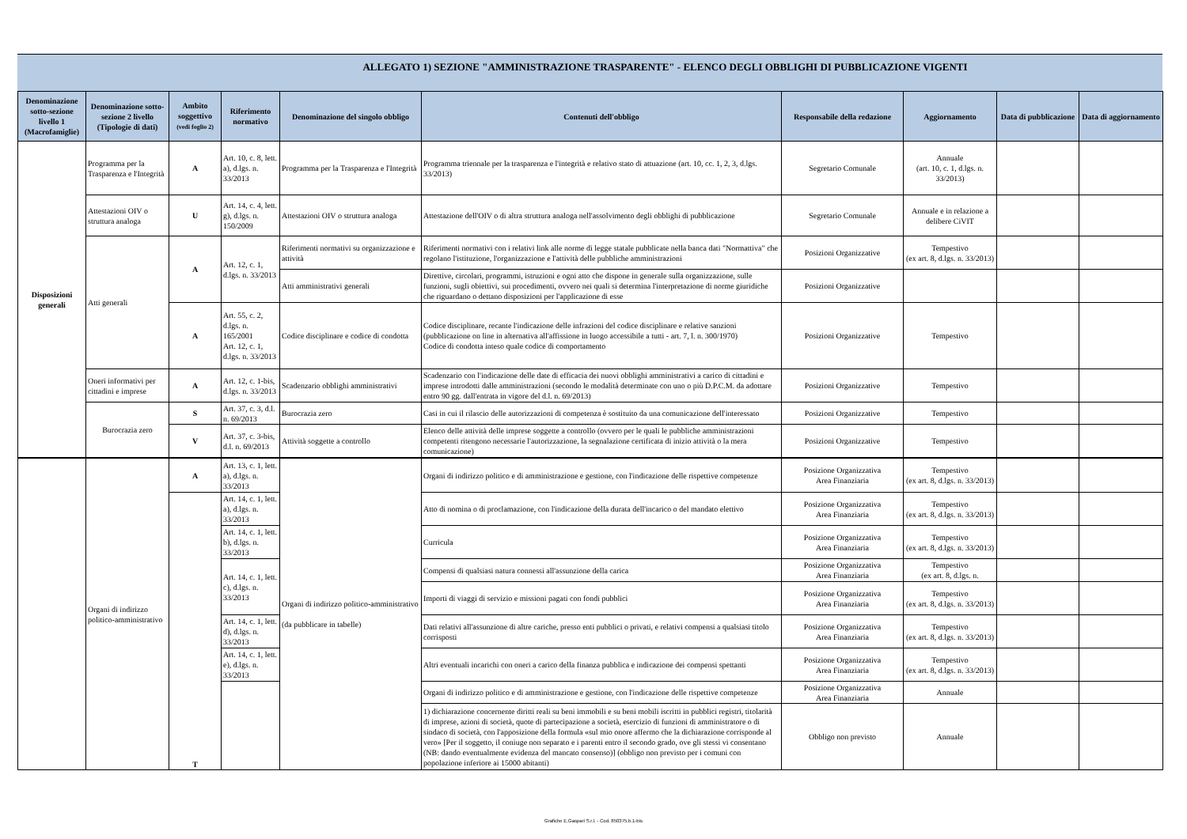ALLEGATO 1) SEZIONE "AMMINISTRAZIONE TRASPARENTE" - ELENCO DEGLI OBBLIGHI DI PUBBLICAZIONE VIGENTI
| Denominazione sotto-sezione livello 1 (Macrofamiglie) | Denominazione sotto-sezione 2 livello (Tipologie di dati) | Ambito soggettivo (vedi foglio 2) | Riferimento normativo | Denominazione del singolo obbligo | Contenuti dell'obbligo | Responsabile della redazione | Aggiornamento | Data di pubblicazione | Data di aggiornamento |
| --- | --- | --- | --- | --- | --- | --- | --- | --- | --- |
| Disposizioni generali | Programma per la Trasparenza e l'Integrità | A | Art. 10, c. 8, lett. a), d.lgs. n. 33/2013 | Programma per la Trasparenza e l'Integrità | Programma triennale per la trasparenza e l'integrità e relativo stato di attuazione (art. 10, cc. 1, 2, 3, d.lgs. 33/2013) | Segretario Comunale | Annuale (art. 10, c. 1, d.lgs. n. 33/2013) | | |
| | Attestazioni OIV o struttura analoga | U | Art. 14, c. 4, lett. g), d.lgs. n. 150/2009 | Attestazioni OIV o struttura analoga | Attestazione dell'OIV o di altra struttura analoga nell'assolvimento degli obblighi di pubblicazione | Segretario Comunale | Annuale e in relazione a delibere CiVIT | | |
| | Atti generali | A | Art. 12, c. 1, d.lgs. n. 33/2013 | Riferimenti normativi su organizzazione e attività | Riferimenti normativi con i relativi link alle norme di legge statale pubblicate nella banca dati "Normattiva" che regolano l'istituzione, l'organizzazione e l'attività delle pubbliche amministrazioni | Posizioni Organizzative | Tempestivo (ex art. 8, d.lgs. n. 33/2013) | | |
| | | | | Atti amministrativi generali | Direttive, circolari, programmi, istruzioni e ogni atto che dispone in generale sulla organizzazione, sulle funzioni, sugli obiettivi, sui procedimenti, ovvero nei quali si determina l'interpretazione di norme giuridiche che riguardano o dettano disposizioni per l'applicazione di esse | Posizioni Organizzative | | | |
| | | A | Art. 55, c. 2, d.lgs. n. 165/2001 Art. 12, c. 1, d.lgs. n. 33/2013 | Codice disciplinare e codice di condotta | Codice disciplinare, recante l'indicazione delle infrazioni del codice disciplinare e relative sanzioni (pubblicazione on line in alternativa all'affissione in luogo accessibile a tutti - art. 7, l. n. 300/1970) Codice di condotta inteso quale codice di comportamento | Posizioni Organizzative | Tempestivo | | |
| | Oneri informativi per cittadini e imprese | A | Art. 12, c. 1-bis, d.lgs. n. 33/2013 | Scadenzario obblighi amministrativi | Scadenzario con l'indicazione delle date di efficacia dei nuovi obblighi amministrativi a carico di cittadini e imprese introdotti dalle amministrazioni (secondo le modalità determinate con uno o più D.P.C.M. da adottare entro 90 gg. dall'entrata in vigore del d.l. n. 69/2013) | Posizioni Organizzative | Tempestivo | | |
| | Burocrazia zero | S | Art. 37, c. 3, d.l. n. 69/2013 | Burocrazia zero | Casi in cui il rilascio delle autorizzazioni di competenza è sostituito da una comunicazione dell'interessato | Posizioni Organizzative | Tempestivo | | |
| | | V | Art. 37, c. 3-bis, d.l. n. 69/2013 | Attività soggette a controllo | Elenco delle attività delle imprese soggette a controllo (ovvero per le quali le pubbliche amministrazioni competenti ritengono necessarie l'autorizzazione, la segnalazione certificata di inizio attività o la mera comunicazione) | Posizioni Organizzative | Tempestivo | | |
| | Organi di indirizzo politico-amministrativo | A | Art. 13, c. 1, lett. a), d.lgs. n. 33/2013 | Organi di indirizzo politico-amministrativo (da pubblicare in tabelle) | Organi di indirizzo politico e di amministrazione e gestione, con l'indicazione delle rispettive competenze | Posizione Organizzativa Area Finanziaria | Tempestivo (ex art. 8, d.lgs. n. 33/2013) | | |
| | | T | Art. 14, c. 1, lett. a), d.lgs. n. 33/2013 | | Atto di nomina o di proclamazione, con l'indicazione della durata dell'incarico o del mandato elettivo | Posizione Organizzativa Area Finanziaria | Tempestivo (ex art. 8, d.lgs. n. 33/2013) | | |
| | | | Art. 14, c. 1, lett. b), d.lgs. n. 33/2013 | | Curricula | Posizione Organizzativa Area Finanziaria | Tempestivo (ex art. 8, d.lgs. n. 33/2013) | | |
| | | | Art. 14, c. 1, lett. c), d.lgs. n. 33/2013 | | Compensi di qualsiasi natura connessi all'assunzione della carica | Posizione Organizzativa Area Finanziaria | Tempestivo (ex art. 8, d.lgs. n. | | |
| | | | | | Importi di viaggi di servizio e missioni pagati con fondi pubblici | Posizione Organizzativa Area Finanziaria | Tempestivo (ex art. 8, d.lgs. n. 33/2013) | | |
| | | | Art. 14, c. 1, lett. d), d.lgs. n. 33/2013 | | Dati relativi all'assunzione di altre cariche, presso enti pubblici o privati, e relativi compensi a qualsiasi titolo corrisposti | Posizione Organizzativa Area Finanziaria | Tempestivo (ex art. 8, d.lgs. n. 33/2013) | | |
| | | | Art. 14, c. 1, lett. e), d.lgs. n. 33/2013 | | Altri eventuali incarichi con oneri a carico della finanza pubblica e indicazione dei compensi spettanti | Posizione Organizzativa Area Finanziaria | Tempestivo (ex art. 8, d.lgs. n. 33/2013) | | |
| | | | | | Organi di indirizzo politico e di amministrazione e gestione, con l'indicazione delle rispettive competenze | Posizione Organizzativa Area Finanziaria | Annuale | | |
| | | | | | 1) dichiarazione concernente diritti reali su beni immobili e su beni mobili iscritti in pubblici registri, titolarità di imprese, azioni di società, quote di partecipazione a società, esercizio di funzioni di amministratore o di sindaco di società, con l'apposizione della formula «sul mio onore affermo che la dichiarazione corrisponde al vero» [Per il soggetto, il coniuge non separato e i parenti entro il secondo grado, ove gli stessi vi consentano (NB: dando eventualmente evidenza del mancato consenso)] (obbligo non previsto per i comuni con popolazione inferiore ai 15000 abitanti) | Obbligo non previsto | Annuale | | |
Grafiche E.Gaspari S.r.l. - Cod. 850375.b.1-bis